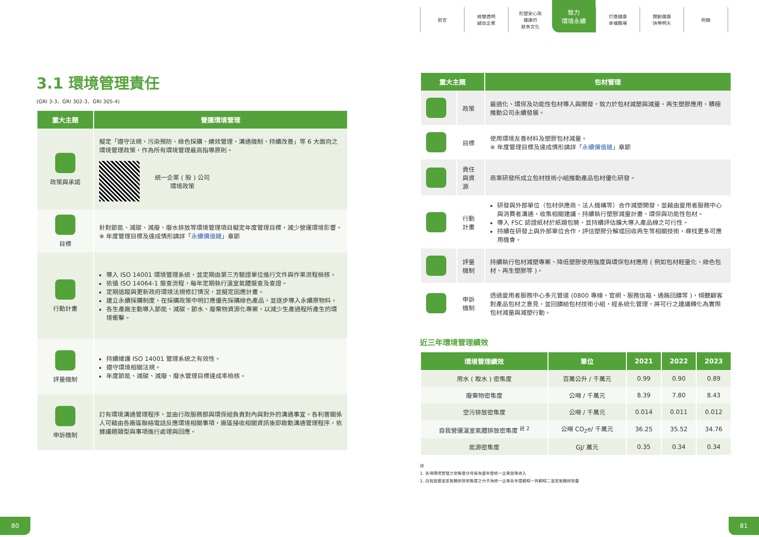前言 經營透明
誠信企業
形塑安心與
健康的
飲食文化
致力
環境永續
打造健康
幸福職場
開創健康
快樂明天
附錄
3.1 環境管理責任
(GRI 3-3、GRI 302-3、GRI 305-4)
| 重大主題 | 營運環境管理 |
| --- | --- |
| 政策與承諾 | 擬定「遵守法規、污染預防、綠色採購、績效管理、溝通機制、持續改善」等 6 大面向之環境管理政策，作為所有環境管理最高指導原則。 統一企業 ( 股 ) 公司 環境政策 |
| 目標 | 針對節能、減碳、減廢、廢水排放等環境管理項目擬定年度管理目標，減少營運環境影響。 ※ 年度管理目標及達成情形請詳「 永續價值鏈 」章節 |
| 行動計畫 | 導入 ISO 14001 環境管理系統，並定期由第三方驗證單位進行文件與作業流程檢核。 依循 ISO 14064-1 盤查流程，每年定期執行溫室氣體盤查及查證。 定期追蹤與更新政府環境法規修訂情況，並擬定因應計畫。 建立永續採購制度，在採購政策中明訂應優先採購綠色產品，並逐步導入永續原物料。 各生產廠主動導入節能、減碳、節水、廢棄物資源化專案，以減少生產過程所產生的環境衝擊。 |
| 評量機制 | 持續維護 ISO 14001 管理系統之有效性。 遵守環境相關法規。 年度節能、減碳、減廢、廢水管理目標達成率檢核。 |
| 申訴機制 | 訂有環境溝通管理程序，並由行政服務部與環保組負責對內與對外的溝通事宜。各利害關係人可藉由各廠區聯絡電話反應環境相關事項，廠區接收相關資訊後即啟動溝通管理程序，依據議題類型與事項進行處理與回應。 |
| 重大主題 | | 包材管理 |
| --- | --- | --- |
| | 政策 | 最適化、環保及功能性包材導入與開發，致力於包材減塑與減量、再生塑膠應用，積極推動公司永續發展。 |
| | 目標 | 使用環境友善材料及塑膠包材減量。 ※ 年度管理目標及達成情形請詳「 永續價值鏈 」章節 |
| | 責任與資源 | 商業研發所成立包材技術小組推動產品包材優化研發。 |
| | 行動計畫 | 研發與外部單位（包材供應商、法人機構等）合作減塑開發，並藉由愛用者服務中心與消費者溝通，收集相關建議，持續執行塑膠減量計畫、環保與功能性包材。 導入 FSC 認證紙材於紙類包裝，並持續評估擴大導入產品線之可行性。 持續在研發上與外部單位合作，評估塑膠分解或回收再生等相關技術，尋找更多可應用機會。 |
| | 評量機制 | 持續執行包材減塑專案、降低塑膠使用強度與環保包材應用 ( 例如包材輕量化、綠色包材、再生塑膠等 )。 |
| | 申訴機制 | 透過愛用者服務中心多元管道 (0800 專線、官網、服務信箱、通路回饋等 )，傾聽顧客對產品包材之意見，並回饋給包材技術小組，經系統化管理，將可行之建議轉化為實際包材減量與減塑行動。 |
近三年環境管理績效
| 環境管理績效 | 單位 | 2021 | 2022 | 2023 |
| --- | --- | --- | --- | --- |
| 用水 ( 取水 ) 密集度 | 百萬公升 / 千萬元 | 0.99 | 0.90 | 0.89 |
| 廢棄物密集度 | 公噸 / 千萬元 | 8.39 | 7.80 | 8.43 |
| 空污排放密集度 | 公噸 / 千萬元 | 0.014 | 0.011 | 0.012 |
| 自我營運溫室氣體排放密集度 <sup>註 2</sup> | 公噸 CO<sub>2</sub>e/ 千萬元 | 36.25 | 35.52 | 34.76 |
| 能源密集度 | GJ/ 萬元 | 0.35 | 0.34 | 0.34 |
註
1. 各項環境管理之密集度分母皆為當年度統一企業營業收入
2. 自我營運溫室氣體排放密集度之分子為統一企業各年度範疇一與範疇二溫室氣體排放量
80 81